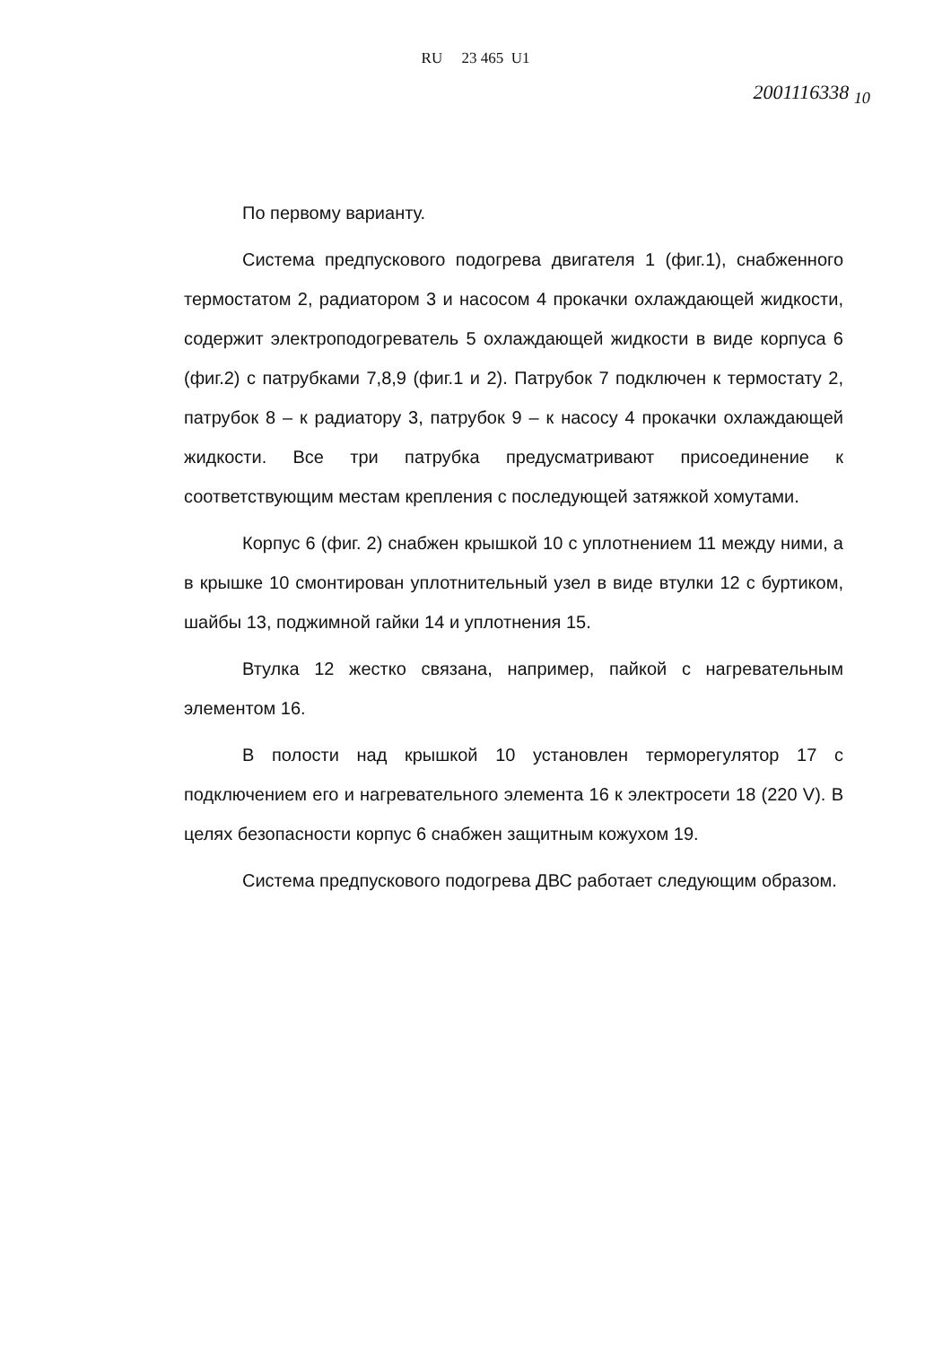RU 23 465 U1
2001116338 <sub>10</sub>
По первому варианту.
Система предпускового подогрева двигателя 1 (фиг.1), снабженного термостатом 2, радиатором 3 и насосом 4 прокачки охлаждающей жидкости, содержит электроподогреватель 5 охлаждающей жидкости в виде корпуса 6 (фиг.2) с патрубками 7,8,9 (фиг.1 и 2). Патрубок 7 подключен к термостату 2, патрубок 8 – к радиатору 3, патрубок 9 – к насосу 4 прокачки охлаждающей жидкости. Все три патрубка предусматривают присоединение к соответствующим местам крепления с последующей затяжкой хомутами.
Корпус 6 (фиг. 2) снабжен крышкой 10 с уплотнением 11 между ними, а в крышке 10 смонтирован уплотнительный узел в виде втулки 12 с буртиком, шайбы 13, поджимной гайки 14 и уплотнения 15.
Втулка 12 жестко связана, например, пайкой с нагревательным элементом 16.
В полости над крышкой 10 установлен терморегулятор 17 с подключением его и нагревательного элемента 16 к электросети 18 (220 V). В целях безопасности корпус 6 снабжен защитным кожухом 19.
Система предпускового подогрева ДВС работает следующим образом.